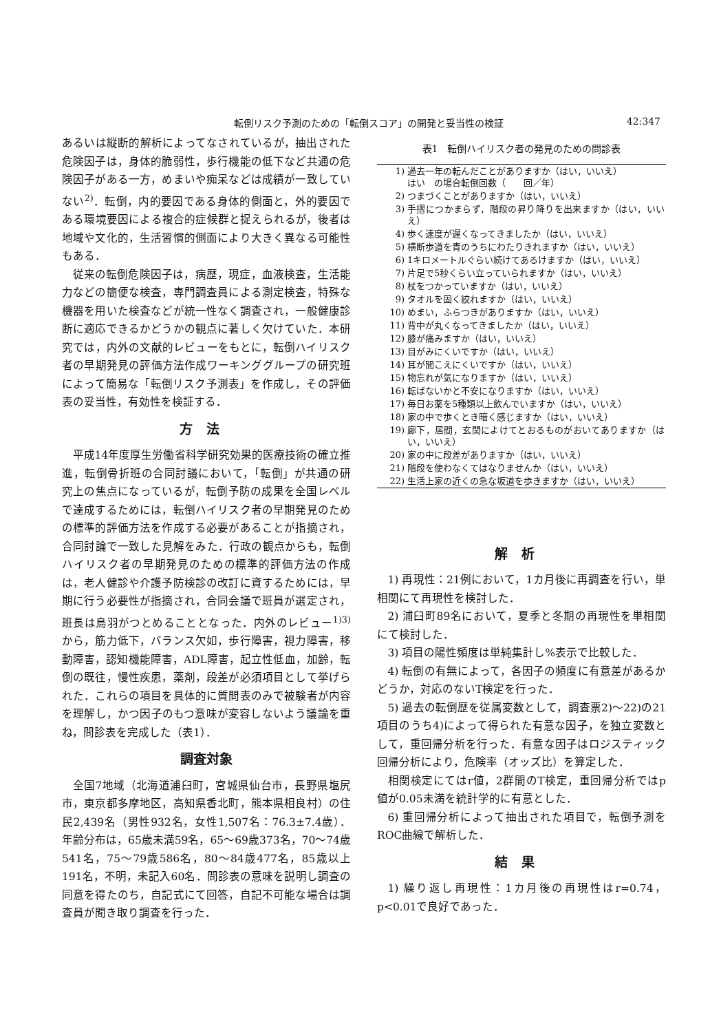転倒リスク予測のための「転倒スコア」の開発と妥当性の検証 42:347
あるいは縦断的解析によってなされているが，抽出された危険因子は，身体的脆弱性，歩行機能の低下など共通の危険因子がある一方，めまいや痴呆などは成績が一致していない<sup>2)</sup>．転倒，内的要因である身体的側面と，外的要因である環境要因による複合的症候群と捉えられるが，後者は地域や文化的，生活習慣的側面により大きく異なる可能性もある．
従来の転倒危険因子は，病歴，現症，血液検査，生活能力などの簡便な検査，専門調査員による測定検査，特殊な機器を用いた検査などが統一性なく調査され，一般健康診断に適応できるかどうかの観点に著しく欠けていた．本研究では，内外の文献的レビューをもとに，転倒ハイリスク者の早期発見の評価方法作成ワーキンググループの研究班によって簡易な「転倒リスク予測表」を作成し，その評価表の妥当性，有効性を検証する．
方法
平成14年度厚生労働省科学研究効果的医療技術の確立推進，転倒骨折班の合同討議において，「転倒」が共通の研究上の焦点になっているが，転倒予防の成果を全国レベルで達成するためには，転倒ハイリスク者の早期発見のための標準的評価方法を作成する必要があることが指摘され，合同討論で一致した見解をみた．行政の観点からも，転倒ハイリスク者の早期発見のための標準的評価方法の作成は，老人健診や介護予防検診の改訂に資するためには，早期に行う必要性が指摘され，合同会議で班員が選定され，班長は鳥羽がつとめることとなった．内外のレビュー<sup>1)3)</sup>から，筋力低下，バランス欠如，歩行障害，視力障害，移動障害，認知機能障害，ADL障害，起立性低血，加齢，転倒の既往，慢性疾患，薬剤，段差が必須項目として挙げられた．これらの項目を具体的に質問表のみで被験者が内容を理解し，かつ因子のもつ意味が変容しないよう議論を重ね，問診表を完成した（表1）．
調査対象
全国7地域（北海道浦臼町，宮城県仙台市，長野県塩尻市，東京都多摩地区，高知県香北町，熊本県相良村）の住民2,439名（男性932名，女性1,507名：76.3±7.4歳）．年齢分布は，65歳未満59名，65〜69歳373名，70〜74歳541名，75〜79歳586名，80〜84歳477名，85歳以上191名，不明，未記入60名．問診表の意味を説明し調査の同意を得たのち，自記式にて回答，自記不可能な場合は調査員が聞き取り調査を行った．
表1　転倒ハイリスク者の発見のための問診表
| 1) | 過去一年の転んだことがありますか（はい，いいえ） はい の場合転倒回数（ 回／年） |
| 2) | つまづくことがありますか（はい，いいえ） |
| 3) | 手摺につかまらず，階段の昇り降りを出来ますか（はい，いいえ） |
| 4) | 歩く速度が遅くなってきましたか（はい，いいえ） |
| 5) | 横断歩道を青のうちにわたりきれますか（はい，いいえ） |
| 6) | 1キロメートルぐらい続けてあるけますか（はい，いいえ） |
| 7) | 片足で5秒くらい立っていられますか（はい，いいえ） |
| 8) | 杖をつかっていますか（はい，いいえ） |
| 9) | タオルを固く絞れますか（はい，いいえ） |
| 10) | めまい，ふらつきがありますか（はい，いいえ） |
| 11) | 背中が丸くなってきましたか（はい，いいえ） |
| 12) | 膝が痛みますか（はい，いいえ） |
| 13) | 目がみにくいですか（はい，いいえ） |
| 14) | 耳が聞こえにくいですか（はい，いいえ） |
| 15) | 物忘れが気になりますか（はい，いいえ） |
| 16) | 転ばないかと不安になりますか（はい，いいえ） |
| 17) | 毎日お薬を5種類以上飲んでいますか（はい，いいえ） |
| 18) | 家の中で歩くとき暗く感じますか（はい，いいえ） |
| 19) | 廊下，居間，玄関によけてとおるものがおいてありますか（はい，いいえ） |
| 20) | 家の中に段差がありますか（はい，いいえ） |
| 21) | 階段を使わなくてはなりませんか（はい，いいえ） |
| 22) | 生活上家の近くの急な坂道を歩きますか（はい，いいえ） |
解析
1) 再現性：21例において，1カ月後に再調査を行い，単相関にて再現性を検討した．
2) 浦臼町89名において，夏季と冬期の再現性を単相関にて検討した．
3) 項目の陽性頻度は単純集計し%表示で比較した．
4) 転倒の有無によって，各因子の頻度に有意差があるかどうか，対応のないT検定を行った．
5) 過去の転倒歴を従属変数として，調査票2)〜22)の21項目のうち4)によって得られた有意な因子，を独立変数として，重回帰分析を行った．有意な因子はロジスティック回帰分析により，危険率（オッズ比）を算定した．
相関検定にてはr値，2群間のT検定，重回帰分析ではp値が0.05未満を統計学的に有意とした．
6) 重回帰分析によって抽出された項目で，転倒予測をROC曲線で解析した．
結果
1) 繰り返し再現性：1カ月後の再現性はr=0.74，p<0.01で良好であった．